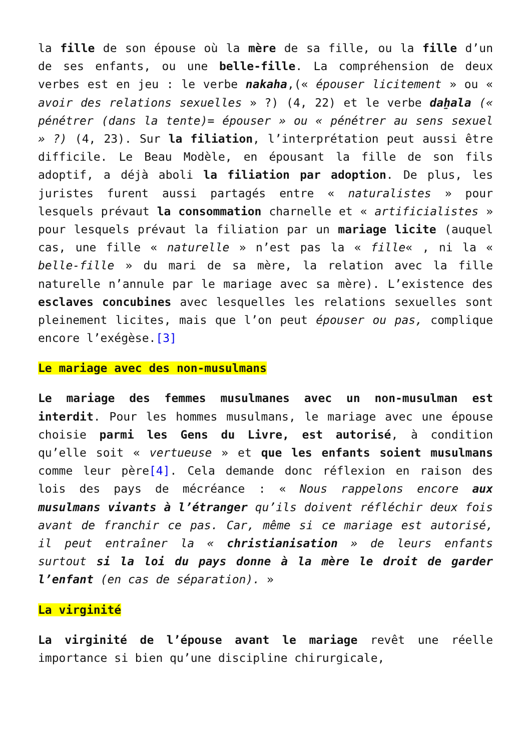la fille de son épouse où la mère de sa fille, ou la fille d’un de ses enfants, ou une belle-fille. La compréhension de deux verbes est en jeu : le verbe nakaha,(« épouser licitement » ou « avoir des relations sexuelles » ?) (4, 22) et le verbe daẖala (« pénétrer (dans la tente)= épouser » ou « pénétrer au sens sexuel » ?) (4, 23). Sur la filiation, l’interprétation peut aussi être difficile. Le Beau Modèle, en épousant la fille de son fils adoptif, a déjà aboli la filiation par adoption. De plus, les juristes furent aussi partagés entre « naturalistes » pour lesquels prévaut la consommation charnelle et « artificialistes » pour lesquels prévaut la filiation par un mariage licite (auquel cas, une fille « naturelle » n’est pas la « fille« , ni la « belle-fille » du mari de sa mère, la relation avec la fille naturelle n’annule par le mariage avec sa mère). L’existence des esclaves concubines avec lesquelles les relations sexuelles sont pleinement licites, mais que l’on peut épouser ou pas, complique encore l’exégèse.[3]
Le mariage avec des non-musulmans
Le mariage des femmes musulmanes avec un non-musulman est interdit. Pour les hommes musulmans, le mariage avec une épouse choisie parmi les Gens du Livre, est autorisé, à condition qu’elle soit « vertueuse » et que les enfants soient musulmans comme leur père[4]. Cela demande donc réflexion en raison des lois des pays de mécréance : « Nous rappelons encore aux musulmans vivants à l’étranger qu’ils doivent réfléchir deux fois avant de franchir ce pas. Car, même si ce mariage est autorisé, il peut entraîner la « christianisation » de leurs enfants surtout si la loi du pays donne à la mère le droit de garder l’enfant (en cas de séparation). »
La virginité
La virginité de l’épouse avant le mariage revêt une réelle importance si bien qu’une discipline chirurgicale,